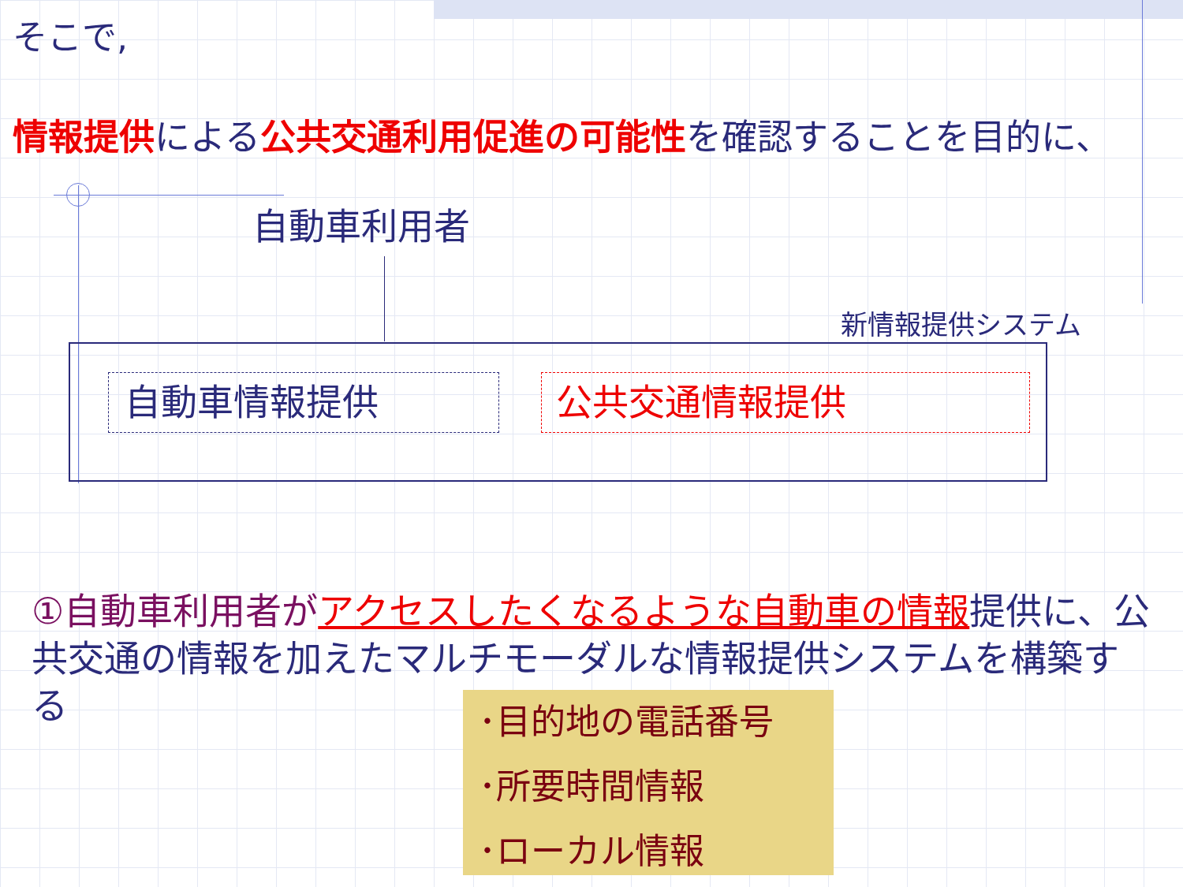そこで,
情報提供による公共交通利用促進の可能性を確認することを目的に、
自動車利用者
新情報提供システム
自動車情報提供 公共交通情報提供
①自動車利用者が アクセスしたくなるような自動車の情報提供に、公共交通の情報を加えたマルチモーダルな情報提供システムを構築する
･目的地の電話番号
･所要時間情報
･ローカル情報